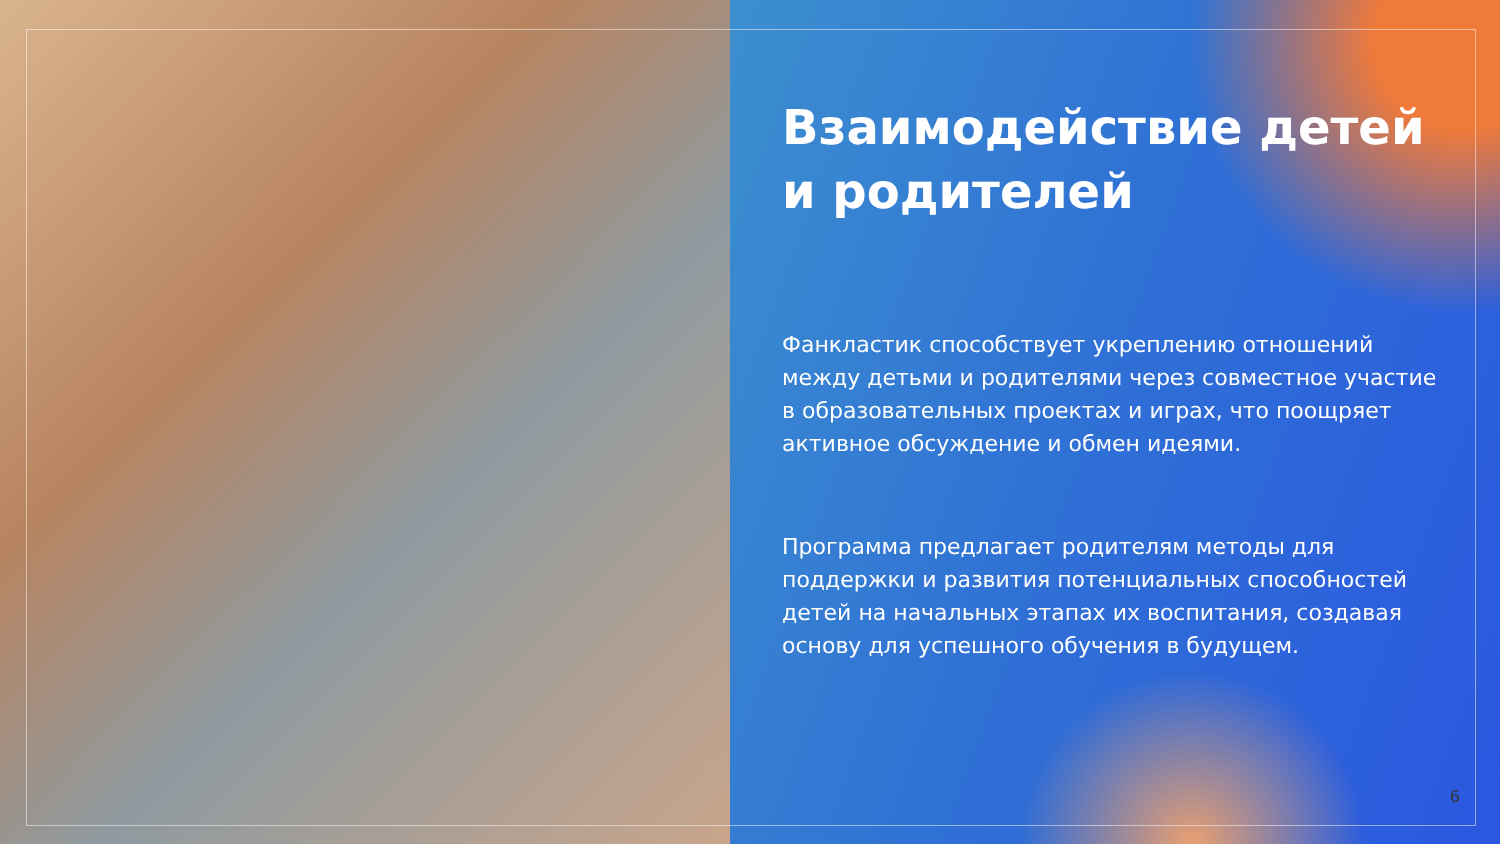Взаимодействие детей и родителей
Фанкластик способствует укреплению отношений между детьми и родителями через совместное участие в образовательных проектах и играх, что поощряет активное обсуждение и обмен идеями.
Программа предлагает родителям методы для поддержки и развития потенциальных способностей детей на начальных этапах их воспитания, создавая основу для успешного обучения в будущем.
6